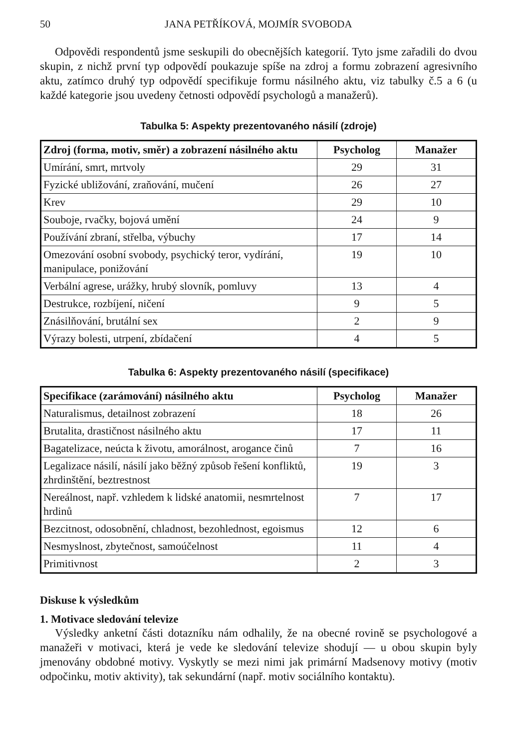50 JANA PETŘÍKOVÁ, MOJMÍR SVOBODA
Odpovědi respondentů jsme seskupili do obecnějších kategorií. Tyto jsme zařadili do dvou skupin, z nichž první typ odpovědí poukazuje spíše na zdroj a formu zobrazení agresivního aktu, zatímco druhý typ odpovědí specifikuje formu násilného aktu, viz tabulky č.5 a 6 (u každé kategorie jsou uvedeny četnosti odpovědí psychologů a manažerů).
Tabulka 5: Aspekty prezentovaného násilí (zdroje)
| Zdroj (forma, motiv, směr) a zobrazení násilného aktu | Psycholog | Manažer |
| --- | --- | --- |
| Umírání, smrt, mrtvoly | 29 | 31 |
| Fyzické ubližování, zraňování, mučení | 26 | 27 |
| Krev | 29 | 10 |
| Souboje, rvačky, bojová umění | 24 | 9 |
| Používání zbraní, střelba, výbuchy | 17 | 14 |
| Omezování osobní svobody, psychický teror, vydírání, manipulace, ponižování | 19 | 10 |
| Verbální agrese, urážky, hrubý slovník, pomluvy | 13 | 4 |
| Destrukce, rozbíjení, ničení | 9 | 5 |
| Znásilňování, brutální sex | 2 | 9 |
| Výrazy bolesti, utrpení, zbídačení | 4 | 5 |
Tabulka 6: Aspekty prezentovaného násilí (specifikace)
| Specifikace (zarámování) násilného aktu | Psycholog | Manažer |
| --- | --- | --- |
| Naturalismus, detailnost zobrazení | 18 | 26 |
| Brutalita, drastičnost násilného aktu | 17 | 11 |
| Bagatelizace, neúcta k životu, amorálnost, arogance činů | 7 | 16 |
| Legalizace násilí, násilí jako běžný způsob řešení konfliktů, zhrdinštění, beztrestnost | 19 | 3 |
| Nereálnost, např. vzhledem k lidské anatomii, nesmrtelnost hrdinů | 7 | 17 |
| Bezcitnost, odosobnění, chladnost, bezohlednost, egoismus | 12 | 6 |
| Nesmyslnost, zbytečnost, samoúčelnost | 11 | 4 |
| Primitivnost | 2 | 3 |
Diskuse k výsledkům
1. Motivace sledování televize
Výsledky anketní části dotazníku nám odhalily, že na obecné rovině se psychologové a manažeři v motivaci, která je vede ke sledování televize shodují — u obou skupin byly jmenovány obdobné motivy. Vyskytly se mezi nimi jak primární Madsenovy motivy (motiv odpočinku, motiv aktivity), tak sekundární (např. motiv sociálního kontaktu).